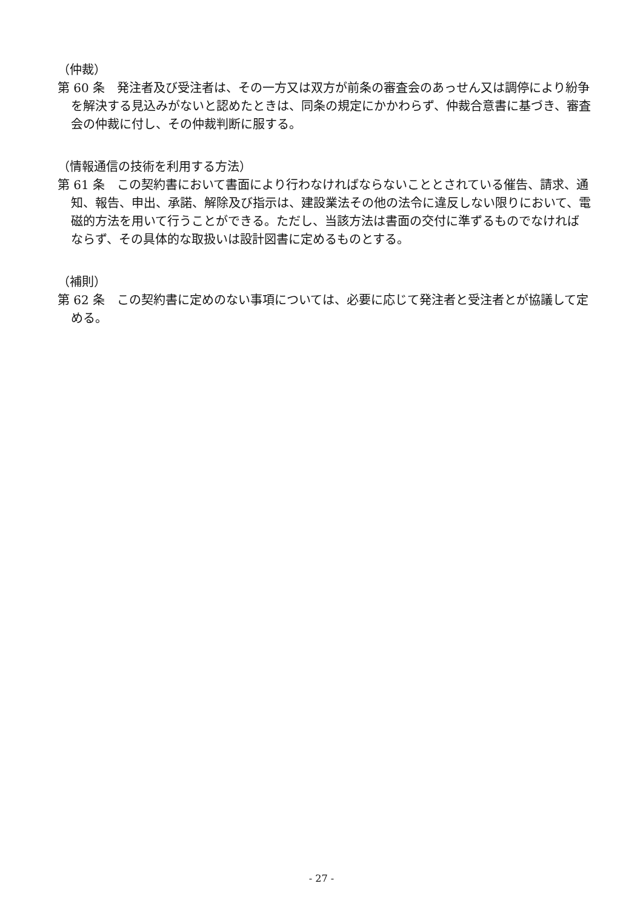（仲裁）
第 60 条　発注者及び受注者は、その一方又は双方が前条の審査会のあっせん又は調停により紛争を解決する見込みがないと認めたときは、同条の規定にかかわらず、仲裁合意書に基づき、審査会の仲裁に付し、その仲裁判断に服する。
（情報通信の技術を利用する方法）
第 61 条　この契約書において書面により行わなければならないこととされている催告、請求、通知、報告、申出、承諾、解除及び指示は、建設業法その他の法令に違反しない限りにおいて、電磁的方法を用いて行うことができる。ただし、当該方法は書面の交付に準ずるものでなければならず、その具体的な取扱いは設計図書に定めるものとする。
（補則）
第 62 条　この契約書に定めのない事項については、必要に応じて発注者と受注者とが協議して定める。
- 27 -